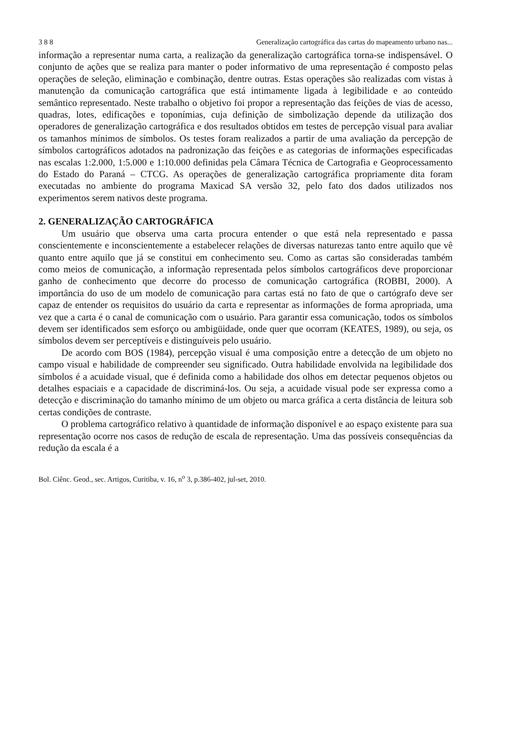3 8 8 Generalização cartográfica das cartas do mapeamento urbano nas...
informação a representar numa carta, a realização da generalização cartográfica torna-se indispensável. O conjunto de ações que se realiza para manter o poder informativo de uma representação é composto pelas operações de seleção, eliminação e combinação, dentre outras. Estas operações são realizadas com vistas à manutenção da comunicação cartográfica que está intimamente ligada à legibilidade e ao conteúdo semântico representado. Neste trabalho o objetivo foi propor a representação das feições de vias de acesso, quadras, lotes, edificações e toponímias, cuja definição de simbolização depende da utilização dos operadores de generalização cartográfica e dos resultados obtidos em testes de percepção visual para avaliar os tamanhos mínimos de símbolos. Os testes foram realizados a partir de uma avaliação da percepção de símbolos cartográficos adotados na padronização das feições e as categorias de informações especificadas nas escalas 1:2.000, 1:5.000 e 1:10.000 definidas pela Câmara Técnica de Cartografia e Geoprocessamento do Estado do Paraná – CTCG. As operações de generalização cartográfica propriamente dita foram executadas no ambiente do programa Maxicad SA versão 32, pelo fato dos dados utilizados nos experimentos serem nativos deste programa.
2. GENERALIZAÇÃO CARTOGRÁFICA
Um usuário que observa uma carta procura entender o que está nela representado e passa conscientemente e inconscientemente a estabelecer relações de diversas naturezas tanto entre aquilo que vê quanto entre aquilo que já se constitui em conhecimento seu. Como as cartas são consideradas também como meios de comunicação, a informação representada pelos símbolos cartográficos deve proporcionar ganho de conhecimento que decorre do processo de comunicação cartográfica (ROBBI, 2000). A importância do uso de um modelo de comunicação para cartas está no fato de que o cartógrafo deve ser capaz de entender os requisitos do usuário da carta e representar as informações de forma apropriada, uma vez que a carta é o canal de comunicação com o usuário. Para garantir essa comunicação, todos os símbolos devem ser identificados sem esforço ou ambigüidade, onde quer que ocorram (KEATES, 1989), ou seja, os símbolos devem ser perceptíveis e distinguíveis pelo usuário.
De acordo com BOS (1984), percepção visual é uma composição entre a detecção de um objeto no campo visual e habilidade de compreender seu significado. Outra habilidade envolvida na legibilidade dos símbolos é a acuidade visual, que é definida como a habilidade dos olhos em detectar pequenos objetos ou detalhes espaciais e a capacidade de discriminá-los. Ou seja, a acuidade visual pode ser expressa como a detecção e discriminação do tamanho mínimo de um objeto ou marca gráfica a certa distância de leitura sob certas condições de contraste.
O problema cartográfico relativo à quantidade de informação disponível e ao espaço existente para sua representação ocorre nos casos de redução de escala de representação. Uma das possíveis consequências da redução da escala é a
Bol. Ciênc. Geod., sec. Artigos, Curitiba, v. 16, n<sup>o</sup> 3, p.386-402, jul-set, 2010.